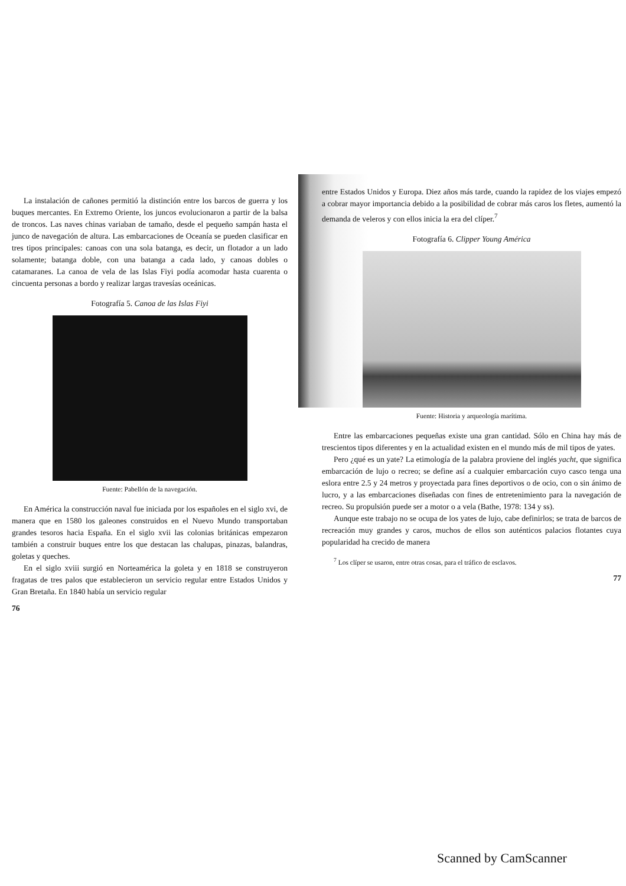La instalación de cañones permitió la distinción entre los barcos de guerra y los buques mercantes. En Extremo Oriente, los juncos evolucionaron a partir de la balsa de troncos. Las naves chinas variaban de tamaño, desde el pequeño sampán hasta el junco de navegación de altura. Las embarcaciones de Oceanía se pueden clasificar en tres tipos principales: canoas con una sola batanga, es decir, un flotador a un lado solamente; batanga doble, con una batanga a cada lado, y canoas dobles o catamaranes. La canoa de vela de las Islas Fiyi podía acomodar hasta cuarenta o cincuenta personas a bordo y realizar largas travesías oceánicas.
Fotografía 5. Canoa de las Islas Fiyi
Fuente: Pabellón de la navegación.
En América la construcción naval fue iniciada por los españoles en el siglo xvi, de manera que en 1580 los galeones construidos en el Nuevo Mundo transportaban grandes tesoros hacia España. En el siglo xvii las colonias británicas empezaron también a construir buques entre los que destacan las chalupas, pinazas, balandras, goletas y queches.
En el siglo xviii surgió en Norteamérica la goleta y en 1818 se construyeron fragatas de tres palos que establecieron un servicio regular entre Estados Unidos y Gran Bretaña. En 1840 había un servicio regular
76
entre Estados Unidos y Europa. Diez años más tarde, cuando la rapidez de los viajes empezó a cobrar mayor importancia debido a la posibilidad de cobrar más caros los fletes, aumentó la demanda de veleros y con ellos inicia la era del clíper.<sup>7</sup>
Fotografía 6. Clipper Young América
Fuente: Historia y arqueología marítima.
Entre las embarcaciones pequeñas existe una gran cantidad. Sólo en China hay más de trescientos tipos diferentes y en la actualidad existen en el mundo más de mil tipos de yates.
Pero ¿qué es un yate? La etimología de la palabra proviene del inglés yacht, que significa embarcación de lujo o recreo; se define así a cualquier embarcación cuyo casco tenga una eslora entre 2.5 y 24 metros y proyectada para fines deportivos o de ocio, con o sin ánimo de lucro, y a las embarcaciones diseñadas con fines de entretenimiento para la navegación de recreo. Su propulsión puede ser a motor o a vela (Bathe, 1978: 134 y ss).
Aunque este trabajo no se ocupa de los yates de lujo, cabe definirlos; se trata de barcos de recreación muy grandes y caros, muchos de ellos son auténticos palacios flotantes cuya popularidad ha crecido de manera
<sup>7</sup> Los clíper se usaron, entre otras cosas, para el tráfico de esclavos.
77
Scanned by CamScanner